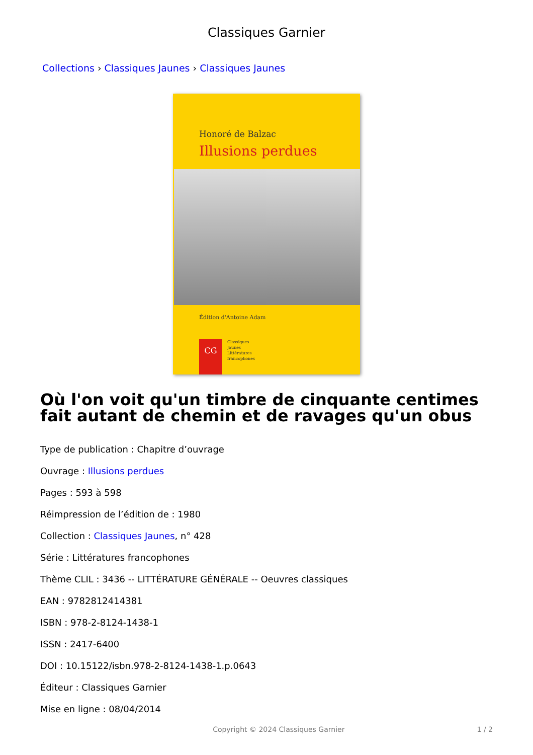Classiques Garnier
Collections › Classiques Jaunes › Classiques Jaunes
Honoré de Balzac
Illusions perdues
Édition d'Antoine Adam
CG
Classiques
Jaunes
Littératures
francophones
Où l'on voit qu'un timbre de cinquante centimes fait autant de chemin et de ravages qu'un obus
Type de publication : Chapitre d’ouvrage
Ouvrage : Illusions perdues
Pages : 593 à 598
Réimpression de l’édition de : 1980
Collection : Classiques Jaunes, n° 428
Série : Littératures francophones
Thème CLIL : 3436 -- LITTÉRATURE GÉNÉRALE -- Oeuvres classiques
EAN : 9782812414381
ISBN : 978-2-8124-1438-1
ISSN : 2417-6400
DOI : 10.15122/isbn.978-2-8124-1438-1.p.0643
Éditeur : Classiques Garnier
Mise en ligne : 08/04/2014
Copyright © 2024 Classiques Garnier 1 / 2